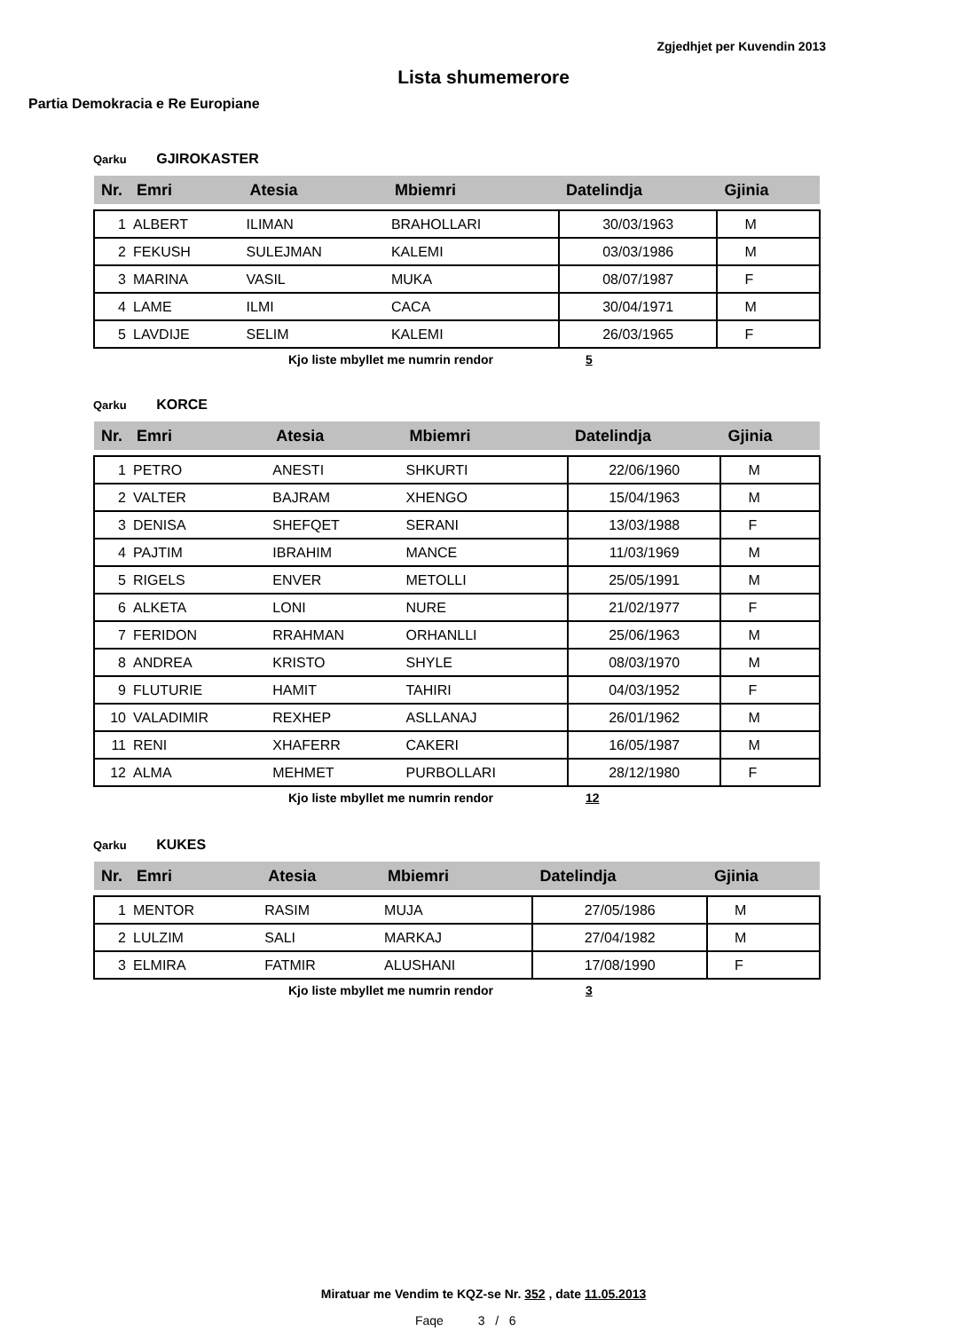Zgjedhjet per Kuvendin 2013
Lista shumemerore
Partia Demokracia e Re Europiane
Qarku GJIROKASTER
| Nr. | Emri | Atesia | Mbiemri | Datelindja | Gjinia |
| --- | --- | --- | --- | --- | --- |
| 1 | ALBERT | ILIMAN | BRAHOLLARI | 30/03/1963 | M |
| 2 | FEKUSH | SULEJMAN | KALEMI | 03/03/1986 | M |
| 3 | MARINA | VASIL | MUKA | 08/07/1987 | F |
| 4 | LAME | ILMI | CACA | 30/04/1971 | M |
| 5 | LAVDIJE | SELIM | KALEMI | 26/03/1965 | F |
Kjo liste mbyllet me numrin rendor 5
Qarku KORCE
| Nr. | Emri | Atesia | Mbiemri | Datelindja | Gjinia |
| --- | --- | --- | --- | --- | --- |
| 1 | PETRO | ANESTI | SHKURTI | 22/06/1960 | M |
| 2 | VALTER | BAJRAM | XHENGO | 15/04/1963 | M |
| 3 | DENISA | SHEFQET | SERANI | 13/03/1988 | F |
| 4 | PAJTIM | IBRAHIM | MANCE | 11/03/1969 | M |
| 5 | RIGELS | ENVER | METOLLI | 25/05/1991 | M |
| 6 | ALKETA | LONI | NURE | 21/02/1977 | F |
| 7 | FERIDON | RRAHMAN | ORHANLLI | 25/06/1963 | M |
| 8 | ANDREA | KRISTO | SHYLE | 08/03/1970 | M |
| 9 | FLUTURIE | HAMIT | TAHIRI | 04/03/1952 | F |
| 10 | VALADIMIR | REXHEP | ASLLANAJ | 26/01/1962 | M |
| 11 | RENI | XHAFERR | CAKERI | 16/05/1987 | M |
| 12 | ALMA | MEHMET | PURBOLLARI | 28/12/1980 | F |
Kjo liste mbyllet me numrin rendor 12
Qarku KUKES
| Nr. | Emri | Atesia | Mbiemri | Datelindja | Gjinia |
| --- | --- | --- | --- | --- | --- |
| 1 | MENTOR | RASIM | MUJA | 27/05/1986 | M |
| 2 | LULZIM | SALI | MARKAJ | 27/04/1982 | M |
| 3 | ELMIRA | FATMIR | ALUSHANI | 17/08/1990 | F |
Kjo liste mbyllet me numrin rendor 3
Miratuar me Vendim te KQZ-se Nr. 352 , date 11.05.2013
Faqe 3 / 6